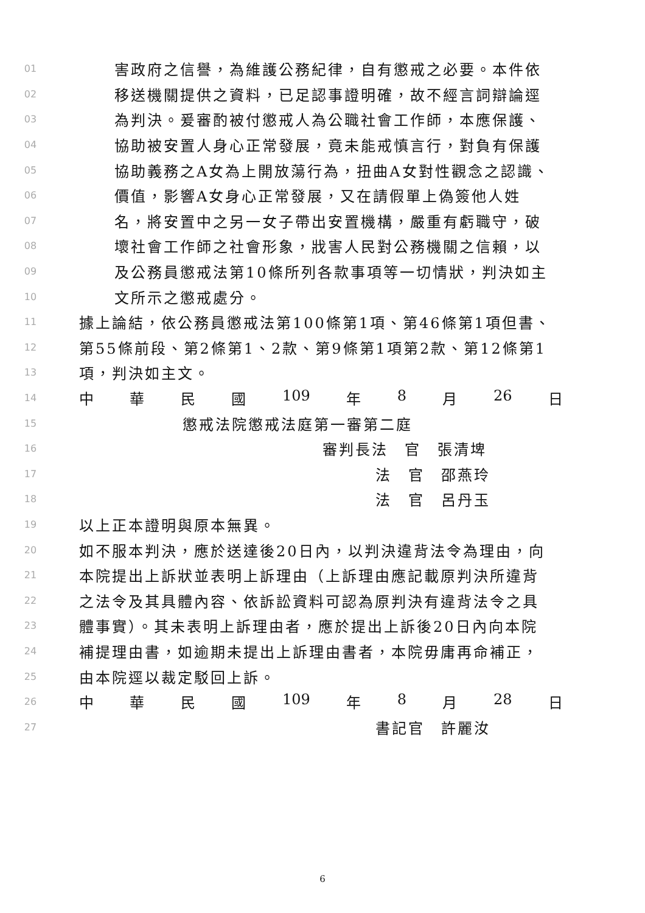01 害政府之信譽，為維護公務紀律，自有懲戒之必要。本件依
02 移送機關提供之資料，已足認事證明確，故不經言詞辯論逕
03 為判決。爰審酌被付懲戒人為公職社會工作師，本應保護、
04 協助被安置人身心正常發展，竟未能戒慎言行，對負有保護
05 協助義務之A女為上開放蕩行為，扭曲A女對性觀念之認識、
06 價值，影響A女身心正常發展，又在請假單上偽簽他人姓
07 名，將安置中之另一女子帶出安置機構，嚴重有虧職守，破
08 壞社會工作師之社會形象，戕害人民對公務機關之信賴，以
09 及公務員懲戒法第10條所列各款事項等一切情狀，判決如主
10 文所示之懲戒處分。
11 據上論結，依公務員懲戒法第100條第1項、第46條第1項但書、
12 第55條前段、第2條第1、2款、第9條第1項第2款、第12條第1
13 項，判決如主文。
14 中 華 民 國 109 年 8 月 26 日
15 懲戒法院懲戒法庭第一審第二庭
16 審判長法　官　張清埤
17 法　官　邵燕玲
18 法　官　呂丹玉
19 以上正本證明與原本無異。
20 如不服本判決，應於送達後20日內，以判決違背法令為理由，向
21 本院提出上訴狀並表明上訴理由（上訴理由應記載原判決所違背
22 之法令及其具體內容、依訴訟資料可認為原判決有違背法令之具
23 體事實）。其未表明上訴理由者，應於提出上訴後20日內向本院
24 補提理由書，如逾期未提出上訴理由書者，本院毋庸再命補正，
25 由本院逕以裁定駁回上訴。
26 中 華 民 國 109 年 8 月 28 日
27 書記官　許麗汝
6